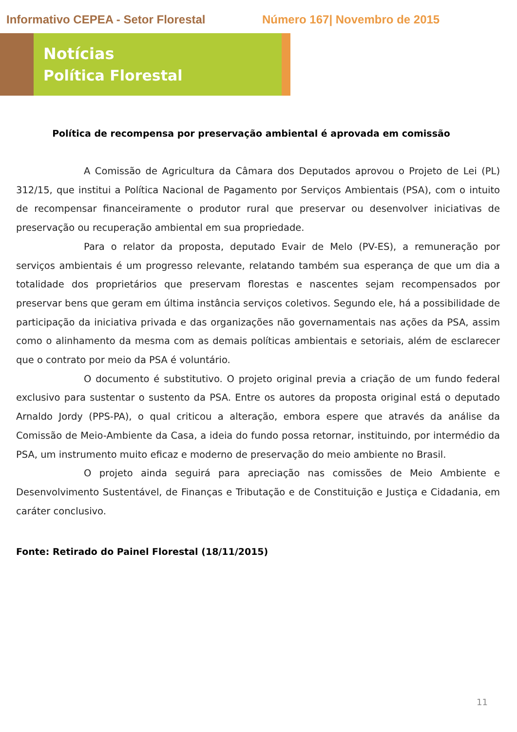Informativo CEPEA - Setor Florestal Número 167| Novembro de 2015
Notícias
Política Florestal
Política de recompensa por preservação ambiental é aprovada em comissão
A Comissão de Agricultura da Câmara dos Deputados aprovou o Projeto de Lei (PL) 312/15, que institui a Política Nacional de Pagamento por Serviços Ambientais (PSA), com o intuito de recompensar financeiramente o produtor rural que preservar ou desenvolver iniciativas de preservação ou recuperação ambiental em sua propriedade.
Para o relator da proposta, deputado Evair de Melo (PV-ES), a remuneração por serviços ambientais é um progresso relevante, relatando também sua esperança de que um dia a totalidade dos proprietários que preservam florestas e nascentes sejam recompensados por preservar bens que geram em última instância serviços coletivos. Segundo ele, há a possibilidade de participação da iniciativa privada e das organizações não governamentais nas ações da PSA, assim como o alinhamento da mesma com as demais políticas ambientais e setoriais, além de esclarecer que o contrato por meio da PSA é voluntário.
O documento é substitutivo. O projeto original previa a criação de um fundo federal exclusivo para sustentar o sustento da PSA. Entre os autores da proposta original está o deputado Arnaldo Jordy (PPS-PA), o qual criticou a alteração, embora espere que através da análise da Comissão de Meio-Ambiente da Casa, a ideia do fundo possa retornar, instituindo, por intermédio da PSA, um instrumento muito eficaz e moderno de preservação do meio ambiente no Brasil.
O projeto ainda seguirá para apreciação nas comissões de Meio Ambiente e Desenvolvimento Sustentável, de Finanças e Tributação e de Constituição e Justiça e Cidadania, em caráter conclusivo.
Fonte: Retirado do Painel Florestal (18/11/2015)
11